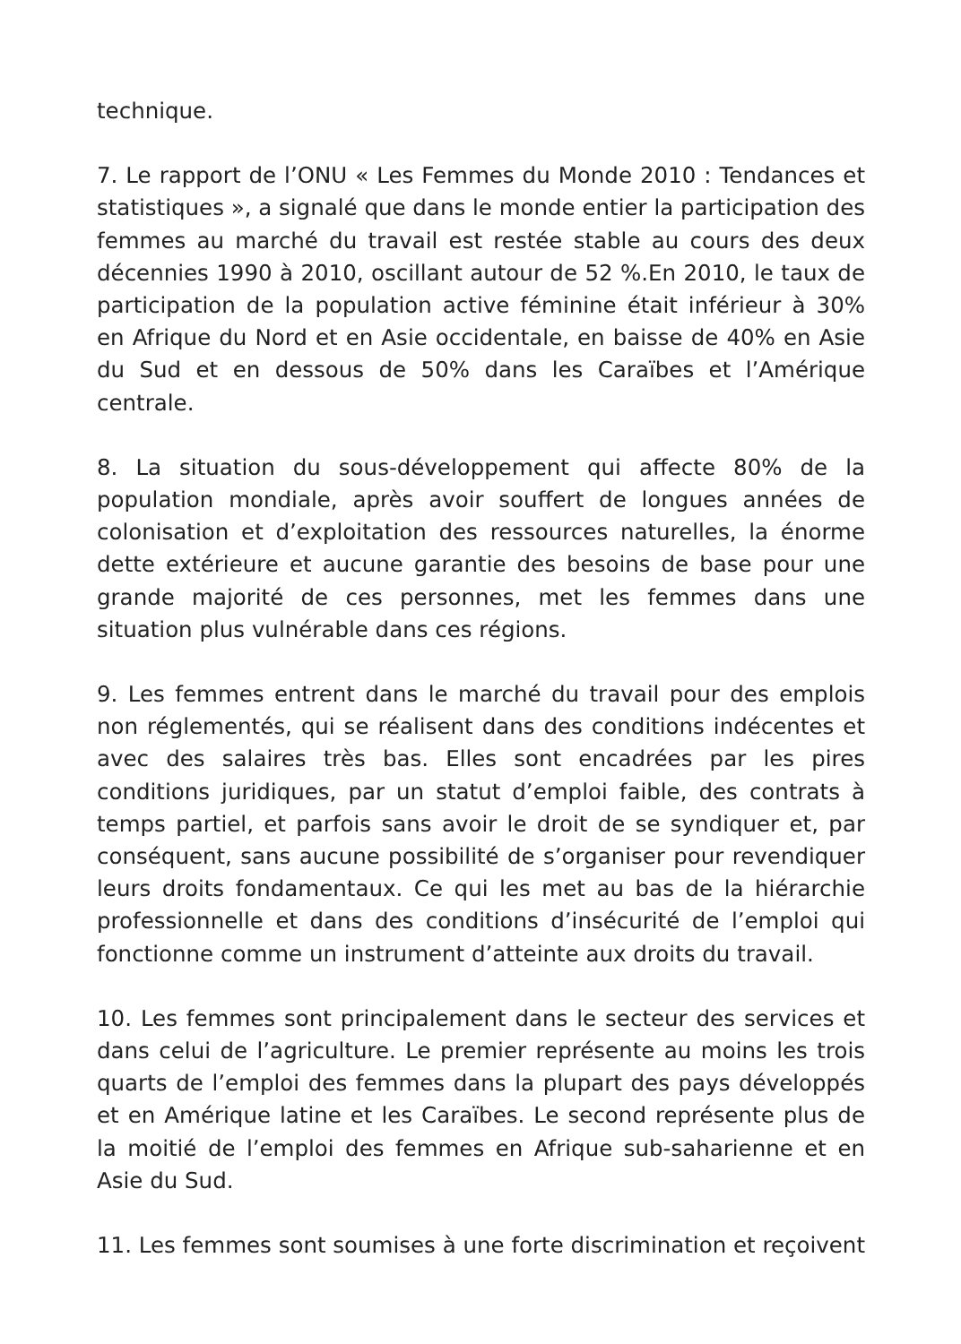technique.
7. Le rapport de l’ONU « Les Femmes du Monde 2010 : Tendances et statistiques », a signalé que dans le monde entier la participation des femmes au marché du travail est restée stable au cours des deux décennies 1990 à 2010, oscillant autour de 52 %.En 2010, le taux de participation de la population active féminine était inférieur à 30% en Afrique du Nord et en Asie occidentale, en baisse de 40% en Asie du Sud et en dessous de 50% dans les Caraïbes et l’Amérique centrale.
8. La situation du sous-développement qui affecte 80% de la population mondiale, après avoir souffert de longues années de colonisation et d’exploitation des ressources naturelles, la énorme dette extérieure et aucune garantie des besoins de base pour une grande majorité de ces personnes, met les femmes dans une situation plus vulnérable dans ces régions.
9. Les femmes entrent dans le marché du travail pour des emplois non réglementés, qui se réalisent dans des conditions indécentes et avec des salaires très bas. Elles sont encadrées par les pires conditions juridiques, par un statut d’emploi faible, des contrats à temps partiel, et parfois sans avoir le droit de se syndiquer et, par conséquent, sans aucune possibilité de s’organiser pour revendiquer leurs droits fondamentaux. Ce qui les met au bas de la hiérarchie professionnelle et dans des conditions d’insécurité de l’emploi qui fonctionne comme un instrument d’atteinte aux droits du travail.
10. Les femmes sont principalement dans le secteur des services et dans celui de l’agriculture. Le premier représente au moins les trois quarts de l’emploi des femmes dans la plupart des pays développés et en Amérique latine et les Caraïbes. Le second représente plus de la moitié de l’emploi des femmes en Afrique sub-saharienne et en Asie du Sud.
11. Les femmes sont soumises à une forte discrimination et reçoivent